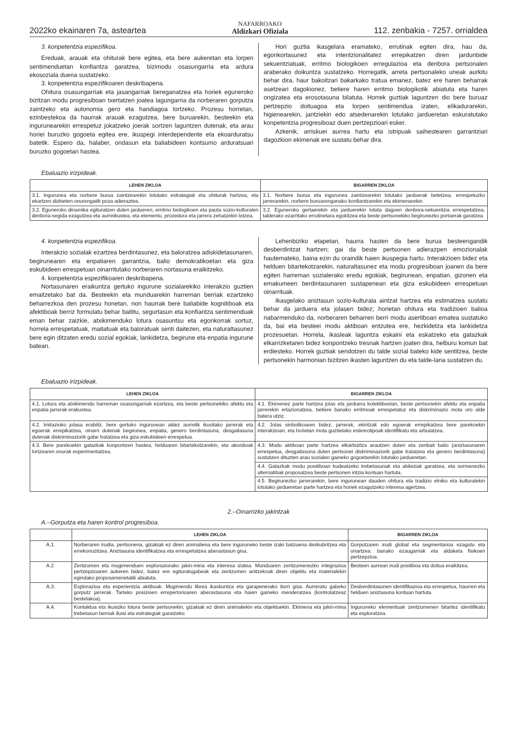2022ko ekainaren 7a, asteartea NAFARROAKO
Aldizkari Ofiziala 112. zenbakia - 7257. orrialdea
3. konpetentzia espezifikoa.
Ereduak, arauak eta ohiturak bere egitea, eta bere aukeretan eta lorpen sentimenduetan konfiantza garatzea, bizimodu osasungarria eta ardura ekosoziala duena sustatzeko.
3. konpetentzia espezifikoaren deskribapena.
Ohitura osasungarriak eta jasangarriak bereganatzea eta horiek eguneroko bizitzan modu progresiboan txertatzen joatea lagungarria da norberaren gorputza zaintzeko eta autonomia gero eta handiagoa lortzeko. Prozesu horretan, ezinbestekoa da haurrak arauak ezagutzea, bere buruarekin, besteekin eta ingurunearekin errespetuz jokatzeko joerak sortzen laguntzen dutenak, eta arau horiei buruzko gogoeta egitea ere, ikuspegi interdependente eta ekoarduratsu batetik. Espero da, halaber, ondasun eta baliabideen kontsumo arduratsuari buruzko gogoetan hastea.
Hori guztia ikasgelara eramateko, errutinak egiten dira, hau da, egonkortasunez eta intentzionalitatez errepikatzen diren jardunbide sekuentziatuak, erritmo biologikoen erregulazioa eta denbora pertsonalen araberako doikuntza sustatzeko. Horregatik, arreta pertsonaleko uneak aurkitu behar dira, haur bakoitzari bakarkako tratua emanez, batez ere haren beharrak asetzeari dagokionez, betiere haren erritmo biologikotik abiatuta eta haren ongizatea eta erosotasuna bilatuta. Horrek guztiak laguntzen dio bere buruaz pertzepzio doituagoa eta lorpen sentimendua izaten, elikadurarekin, higienearekin, jantziekin edo atsedenarekin lotutako jardueretan eskuratutako konpetentzia progresiboaz duen pertzepzioari esker.
Azkenik, arriskuei aurrea hartu eta istripuak saihestearen garrantziari dagozkion ekimenak ere sustatu behar dira.
Ebaluazio irizpideak.
| LEHEN ZIKLOA | BIGARREN ZIKLOA |
| --- | --- |
| 3.1. Ingurunea eta norbere burua zaintzearekin lotutako estrategiak eta ohiturak hartzea, eta ekartzen dizkieten onurengatik poza adieraztea. | 3.1. Norbere burua eta ingurunea zaintzearekin lotutako jarduerak betetzea, errespetuzko jarrerarekin, norbere buruarenganako konfiantzarekin eta ekimenarekin. |
| 3.2. Eguneroko dinamika egituratzen duten jardueren, erritmo biologikoen eta pauta sozio-kulturalen denbora-segida ezagutzea eta aurreikustea, eta elementu, prozedura eta jarrera zehatzekin lotzea. | 3.2. Eguneroko gertaerekin eta jarduerekin lotuta dagoen denbora-sekuentzia errespetatzea, talderako ezarritako errutinetara egokitzea eta beste pertsonekiko begirunezko portaerak garatzea. |
4. konpetentzia espezifikoa.
Interakzio sozialak ezartzea berdintasunez, eta baloratzea adiskidetasunaren, begirunearen eta enpatiaren garrantzia, balio demokratikoetan eta giza eskubideen errespetuan oinarritutako norberaren nortasuna eraikitzeko.
4. konpetentzia espezifikoaren deskribapena.
Nortasunaren eraikuntza gertuko ingurune sozialarekiko interakzio guztien emaitzetako bat da. Besteekin eta munduarekin harreman berriak ezartzeko beharrezkoa den prozesu honetan, non haurrak bere baliabide kognitiboak eta afektiboak berriz formulatu behar baititu, segurtasun eta konfiantza sentimenduak eman behar zaizkie, atxikimenduko lotura osasuntsu eta egonkorrak sortuz, horrela errespetatuak, maitatuak eta baloratuak senti daitezen, eta naturaltasunez bere egin ditzaten eredu sozial egokiak, lankidetza, begirune eta enpatia ingurune batean.
Lehenbiziko etapetan, haurra hasten da bere burua besteengandik desberdintzat hartzen; gai da beste pertsonen adierazpen emozionalak hautemateko, baina ezin du oraindik haien ikuspegia hartu. Interakzioen bidez eta helduen bitartekotzarekin, naturaltasunez eta modu progresiboan joanen da bere egiten harreman sozialerako eredu egokiak, begirunean, enpatian, gizonen eta emakumeen berdintasunaren sustapenean eta giza eskubideen errespetuan oinarrituak.
Ikasgelako aniztasun sozio-kulturala aintzat hartzea eta estimatzea sustatu behar da jarduera eta jolasen bidez; horietan ohitura eta tradizioen balioa nabarmenduko da, norberaren beharren berri modu asertiboan ematea sustatuko da, bai eta besteei modu aktiboan entzutea ere, hezkidetza eta lankidetza prozesuetan. Horrela, ikasleak laguntza eskaini eta eskatzeko eta gatazkak elkarrizketaren bidez konpontzeko tresnak hartzen joaten dira, helburu komun bat erdiesteko. Horrek guztiak sendotzen du talde sozial bateko kide sentitzea, beste pertsonekin harmonian bizitzen ikasten laguntzen du eta talde-lana sustatzen du.
Ebaluazio irizpideak.
| LEHEN ZIKLOA | BIGARREN ZIKLOA |
| --- | --- |
| 4.1. Lotura eta atxikimendu harreman osasungarriak ezartzea, eta beste pertsonekiko afektu eta enpatia jarrerak erakustea. | 4.1. Ekimenez parte hartzea jolas eta jarduera kolektiboetan, beste pertsonekin afektu eta enpatia jarrerekin erlazionatzea, betiere banako erritmoak errespetatuz eta diskriminazio mota oro alde batera utziz. |
| 4.2. Imitazioko jolasa erabiliz, bere gertuko ingurunean aldez aurretik ikusitako jarrerak eta egoerak errepikatzea, oinarri dutenak begirunea, enpatia, genero berdintasuna, desgaitasuna dutenak diskriminaziorik gabe tratatzea eta giza eskubideen errespetua. | 4.2. Jolas sinbolikoaren bidez, jarrerak, ekintzak edo egoerak errepikatzea bere parekoekin interakzioan, eta horietan mota guztietako estereotipoak identifikatu eta arbuiatzea. |
| 4.3. Bere parekoekin gatazkak konpontzen hastea, helduaren bitartekotzarekin, eta akordioak lortzearen onurak esperimentatzea. | 4.3. Modu aktiboan parte hartzea elkarbizitza arautzen duten eta zenbait balio (aniztasunaren errespetua, desgaitasuna duten pertsonei diskriminaziorik gabe tratatzea eta genero berdintasuna) sustatzen dituzten arau sozialen gaineko gogoetarekin lotutako jardueretan. |
| | 4.4. Gatazkak modu positiboan kudeatzeko trebetasunak eta abileziak garatzea, eta sormenezko alternatibak proposatzea beste pertsonen iritzia kontuan hartuta. |
| | 4.5. Begirunezko jarrerarekin, bere ingurunean dauden ohitura eta tradizio etniko eta kulturalekin lotutako jardueretan parte hartzea eta horiek ezagutzeko interesa agertzea. |
2.–Oinarrizko jakintzak
A.–Gorputza eta haren kontrol progresiboa.
| | LEHEN ZIKLOA | BIGARREN ZIKLOA |
| --- | --- | --- |
| A.1. | Norberaren irudia, pertsonena, gizakiak ez diren animaliena eta bere inguruneko beste izaki batzuena deskubritzea eta errekonozitzea. Aniztasuna identifikatzea eta errespetatzea aberastasun gisa. | Gorputzaren irudi global eta segmentarioa ezagutu eta onartzea: banako ezaugarriak eta aldaketa fisikoen pertzepzioa. |
| A.2. | Zentzumen eta mugimenduen esploraziorako jakin-mina eta interesa izatea. Munduaren zentzumenezko integrazioa pertzepzioaren aukeren bidez, batez ere egituratugabeak eta zentzumen anitzekoak diren objektu eta materialekin egindako proposamenetatik abiatuta. | Besteen aurrean irudi positiboa eta doitua eraikitzea. |
| A.3. | Esplorazioa eta esperientzia aktiboak. Mugimendu librea ikaskuntza eta garapenerako iturri gisa. Aurreratu gabeko gorputz jarrerak. Tarteko posizioen errepertorioaren aberastasuna eta haien gaineko menderatzea (kontrolatzeaz bestelakoa). | Desberdintasunen identifikazioa eta errespetua, haurren eta helduen aniztasuna kontuan hartuta. |
| A.4. | Kontaktua eta ikusizko lotura beste pertsonekin, gizakiak ez diren animaliekin eta objektuekin. Ekimena eta jakin-mina trebetasun berriak ikasi eta estrategiak garatzeko. | Inguruneko elementuak zentzumenen bitartez identifikatu eta esploratzea. |